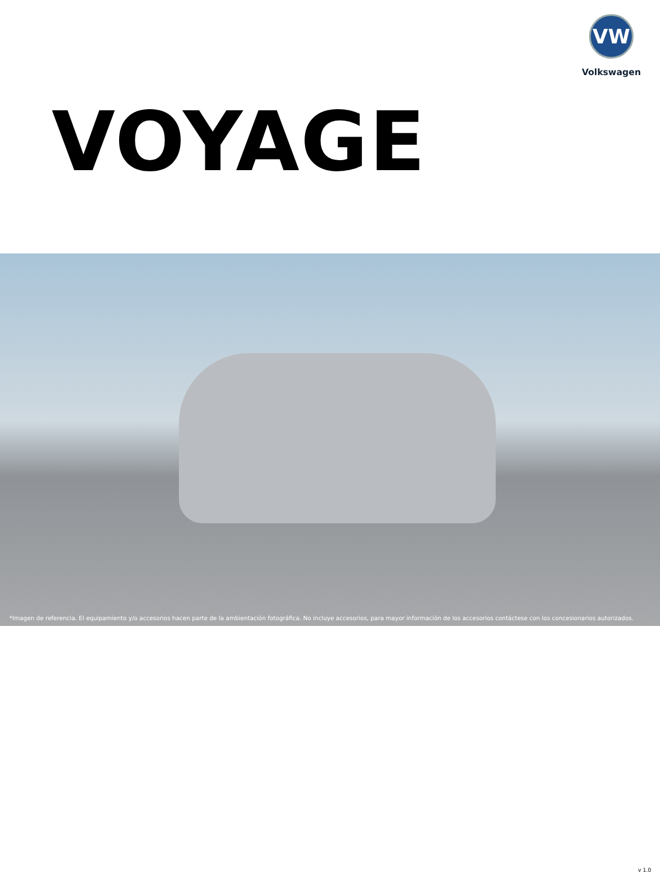VW
Volkswagen
VOYAGE
*Imagen de referencia. El equipamiento y/o accesorios hacen parte de la ambientación fotográfica. No incluye accesorios, para mayor información de los accesorios contáctese con los concesionarios autorizados.
v 1.0